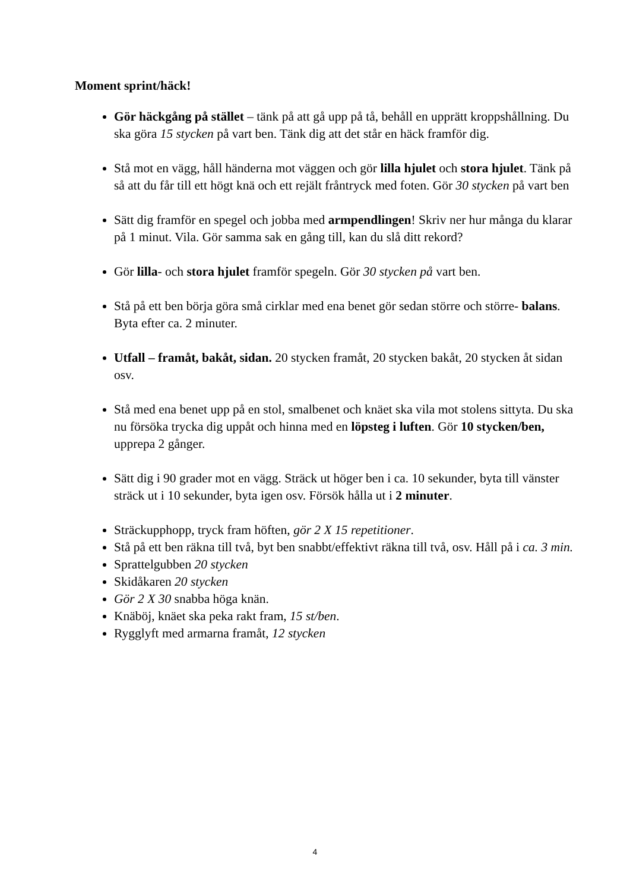Moment sprint/häck!
Gör häckgång på stället – tänk på att gå upp på tå, behåll en upprätt kroppshållning. Du ska göra 15 stycken på vart ben. Tänk dig att det står en häck framför dig.
Stå mot en vägg, håll händerna mot väggen och gör lilla hjulet och stora hjulet. Tänk på så att du får till ett högt knä och ett rejält fråntryck med foten. Gör 30 stycken på vart ben
Sätt dig framför en spegel och jobba med armpendlingen! Skriv ner hur många du klarar på 1 minut. Vila. Gör samma sak en gång till, kan du slå ditt rekord?
Gör lilla- och stora hjulet framför spegeln. Gör 30 stycken på vart ben.
Stå på ett ben börja göra små cirklar med ena benet gör sedan större och större- balans. Byta efter ca. 2 minuter.
Utfall – framåt, bakåt, sidan. 20 stycken framåt, 20 stycken bakåt, 20 stycken åt sidan osv.
Stå med ena benet upp på en stol, smalbenet och knäet ska vila mot stolens sittyta. Du ska nu försöka trycka dig uppåt och hinna med en löpsteg i luften. Gör 10 stycken/ben, upprepa 2 gånger.
Sätt dig i 90 grader mot en vägg. Sträck ut höger ben i ca. 10 sekunder, byta till vänster sträck ut i 10 sekunder, byta igen osv. Försök hålla ut i 2 minuter.
Sträckupphopp, tryck fram höften, gör 2 X 15 repetitioner.
Stå på ett ben räkna till två, byt ben snabbt/effektivt räkna till två, osv. Håll på i ca. 3 min.
Sprattelgubben 20 stycken
Skidåkaren 20 stycken
Gör 2 X 30 snabba höga knän.
Knäböj, knäet ska peka rakt fram, 15 st/ben.
Rygglyft med armarna framåt, 12 stycken
4